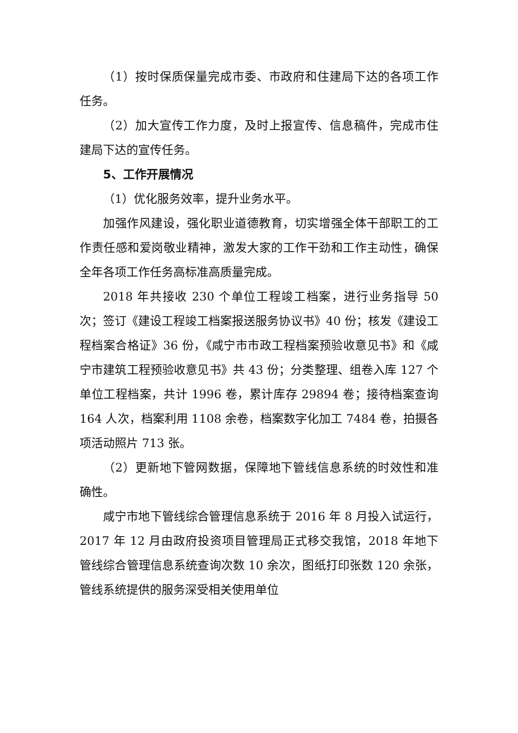（1）按时保质保量完成市委、市政府和住建局下达的各项工作任务。
（2）加大宣传工作力度，及时上报宣传、信息稿件，完成市住建局下达的宣传任务。
5、工作开展情况
（1）优化服务效率，提升业务水平。
加强作风建设，强化职业道德教育，切实增强全体干部职工的工作责任感和爱岗敬业精神，激发大家的工作干劲和工作主动性，确保全年各项工作任务高标准高质量完成。
2018 年共接收 230 个单位工程竣工档案，进行业务指导 50 次；签订《建设工程竣工档案报送服务协议书》40 份；核发《建设工程档案合格证》36 份，《咸宁市市政工程档案预验收意见书》和《咸宁市建筑工程预验收意见书》共 43 份；分类整理、组卷入库 127 个单位工程档案，共计 1996 卷，累计库存 29894 卷；接待档案查询 164 人次，档案利用 1108 余卷，档案数字化加工 7484 卷，拍摄各项活动照片 713 张。
（2）更新地下管网数据，保障地下管线信息系统的时效性和准确性。
咸宁市地下管线综合管理信息系统于 2016 年 8 月投入试运行，2017 年 12 月由政府投资项目管理局正式移交我馆，2018 年地下管线综合管理信息系统查询次数 10 余次，图纸打印张数 120 余张，管线系统提供的服务深受相关使用单位